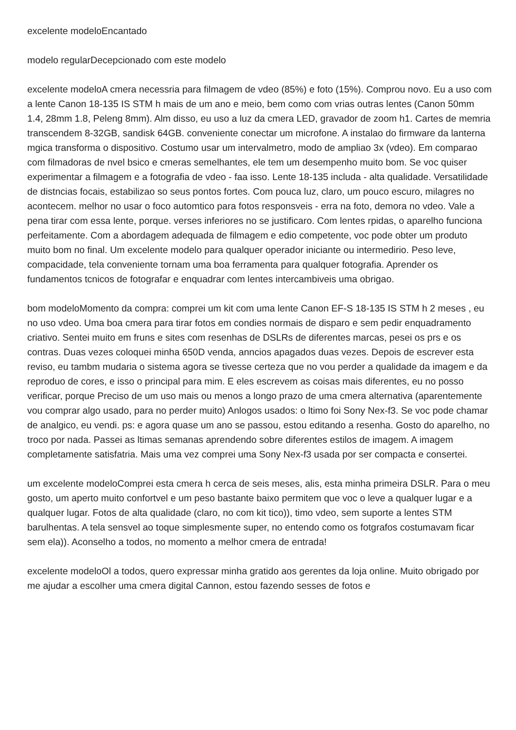excelente modeloEncantado
modelo regularDecepcionado com este modelo
excelente modeloA cmera necessria para filmagem de vdeo (85%) e foto (15%). Comprou novo. Eu a uso com a lente Canon 18-135 IS STM h mais de um ano e meio, bem como com vrias outras lentes (Canon 50mm 1.4, 28mm 1.8, Peleng 8mm). Alm disso, eu uso a luz da cmera LED, gravador de zoom h1. Cartes de memria transcendem 8-32GB, sandisk 64GB. conveniente conectar um microfone. A instalao do firmware da lanterna mgica transforma o dispositivo. Costumo usar um intervalmetro, modo de ampliao 3x (vdeo). Em comparao com filmadoras de nvel bsico e cmeras semelhantes, ele tem um desempenho muito bom. Se voc quiser experimentar a filmagem e a fotografia de vdeo - faa isso. Lente 18-135 includa - alta qualidade. Versatilidade de distncias focais, estabilizao so seus pontos fortes. Com pouca luz, claro, um pouco escuro, milagres no acontecem. melhor no usar o foco automtico para fotos responsveis - erra na foto, demora no vdeo. Vale a pena tirar com essa lente, porque. verses inferiores no se justificaro. Com lentes rpidas, o aparelho funciona perfeitamente. Com a abordagem adequada de filmagem e edio competente, voc pode obter um produto muito bom no final. Um excelente modelo para qualquer operador iniciante ou intermedirio. Peso leve, compacidade, tela conveniente tornam uma boa ferramenta para qualquer fotografia. Aprender os fundamentos tcnicos de fotografar e enquadrar com lentes intercambiveis uma obrigao.
bom modeloMomento da compra: comprei um kit com uma lente Canon EF-S 18-135 IS STM h 2 meses , eu no uso vdeo. Uma boa cmera para tirar fotos em condies normais de disparo e sem pedir enquadramento criativo. Sentei muito em fruns e sites com resenhas de DSLRs de diferentes marcas, pesei os prs e os contras. Duas vezes coloquei minha 650D venda, anncios apagados duas vezes. Depois de escrever esta reviso, eu tambm mudaria o sistema agora se tivesse certeza que no vou perder a qualidade da imagem e da reproduo de cores, e isso o principal para mim. E eles escrevem as coisas mais diferentes, eu no posso verificar, porque Preciso de um uso mais ou menos a longo prazo de uma cmera alternativa (aparentemente vou comprar algo usado, para no perder muito) Anlogos usados: o ltimo foi Sony Nex-f3. Se voc pode chamar de analgico, eu vendi. ps: e agora quase um ano se passou, estou editando a resenha. Gosto do aparelho, no troco por nada. Passei as ltimas semanas aprendendo sobre diferentes estilos de imagem. A imagem completamente satisfatria. Mais uma vez comprei uma Sony Nex-f3 usada por ser compacta e consertei.
um excelente modeloComprei esta cmera h cerca de seis meses, alis, esta minha primeira DSLR. Para o meu gosto, um aperto muito confortvel e um peso bastante baixo permitem que voc o leve a qualquer lugar e a qualquer lugar. Fotos de alta qualidade (claro, no com kit tico)), timo vdeo, sem suporte a lentes STM barulhentas. A tela sensvel ao toque simplesmente super, no entendo como os fotgrafos costumavam ficar sem ela)). Aconselho a todos, no momento a melhor cmera de entrada!
excelente modeloOl a todos, quero expressar minha gratido aos gerentes da loja online. Muito obrigado por me ajudar a escolher uma cmera digital Cannon, estou fazendo sesses de fotos e